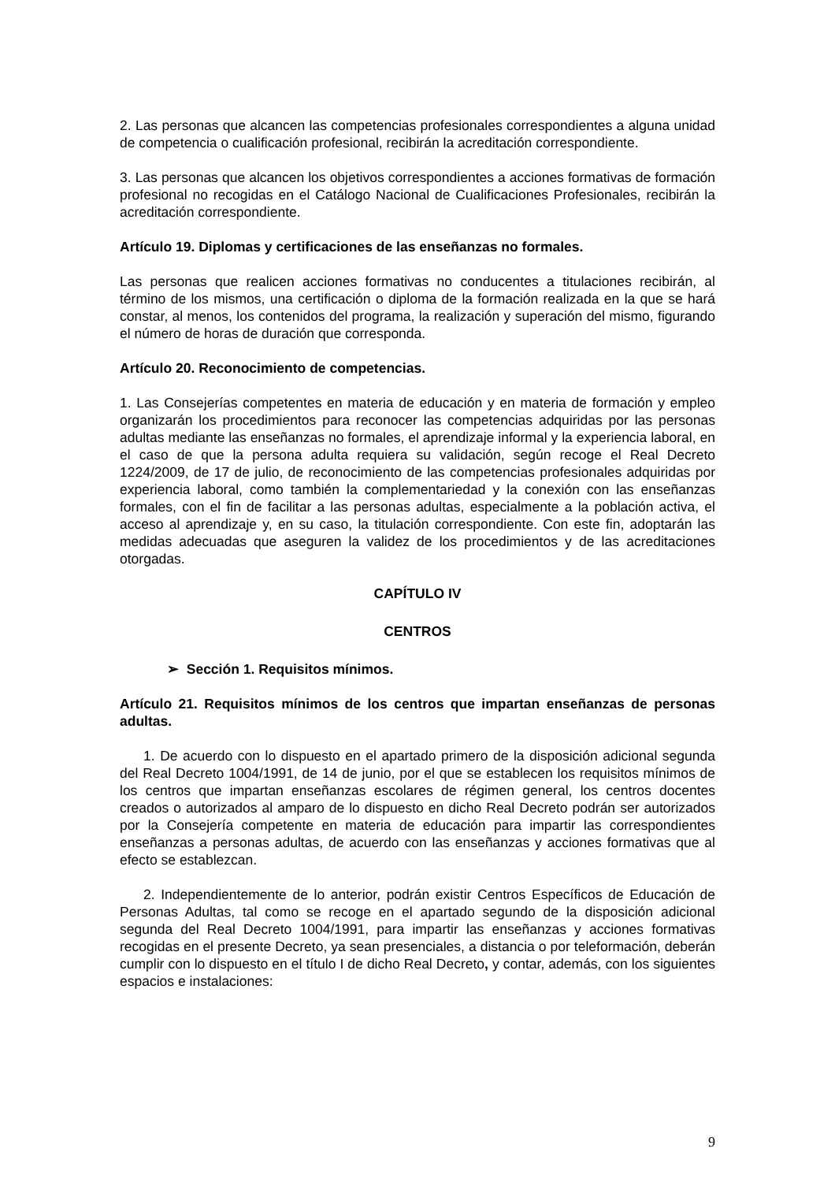2. Las personas que alcancen las competencias profesionales correspondientes a alguna unidad de competencia o cualificación profesional, recibirán la acreditación correspondiente.
3. Las personas que alcancen los objetivos correspondientes a acciones formativas de formación profesional no recogidas en el Catálogo Nacional de Cualificaciones Profesionales, recibirán la acreditación correspondiente.
Artículo 19. Diplomas y certificaciones de las enseñanzas no formales.
Las personas que realicen acciones formativas no conducentes a titulaciones recibirán, al término de los mismos, una certificación o diploma de la formación realizada en la que se hará constar, al menos, los contenidos del programa, la realización y superación del mismo, figurando el número de horas de duración que corresponda.
Artículo 20. Reconocimiento de competencias.
1. Las Consejerías competentes en materia de educación y en materia de formación y empleo organizarán los procedimientos para reconocer las competencias adquiridas por las personas adultas mediante las enseñanzas no formales, el aprendizaje informal y la experiencia laboral, en el caso de que la persona adulta requiera su validación, según recoge el Real Decreto 1224/2009, de 17 de julio, de reconocimiento de las competencias profesionales adquiridas por experiencia laboral, como también la complementariedad y la conexión con las enseñanzas formales, con el fin de facilitar a las personas adultas, especialmente a la población activa, el acceso al aprendizaje y, en su caso, la titulación correspondiente. Con este fin, adoptarán las medidas adecuadas que aseguren la validez de los procedimientos y de las acreditaciones otorgadas.
CAPÍTULO IV
CENTROS
➢ Sección 1. Requisitos mínimos.
Artículo 21. Requisitos mínimos de los centros que impartan enseñanzas de personas adultas.
1. De acuerdo con lo dispuesto en el apartado primero de la disposición adicional segunda del Real Decreto 1004/1991, de 14 de junio, por el que se establecen los requisitos mínimos de los centros que impartan enseñanzas escolares de régimen general, los centros docentes creados o autorizados al amparo de lo dispuesto en dicho Real Decreto podrán ser autorizados por la Consejería competente en materia de educación para impartir las correspondientes enseñanzas a personas adultas, de acuerdo con las enseñanzas y acciones formativas que al efecto se establezcan.
2. Independientemente de lo anterior, podrán existir Centros Específicos de Educación de Personas Adultas, tal como se recoge en el apartado segundo de la disposición adicional segunda del Real Decreto 1004/1991, para impartir las enseñanzas y acciones formativas recogidas en el presente Decreto, ya sean presenciales, a distancia o por teleformación, deberán cumplir con lo dispuesto en el título I de dicho Real Decreto, y contar, además, con los siguientes espacios e instalaciones:
9